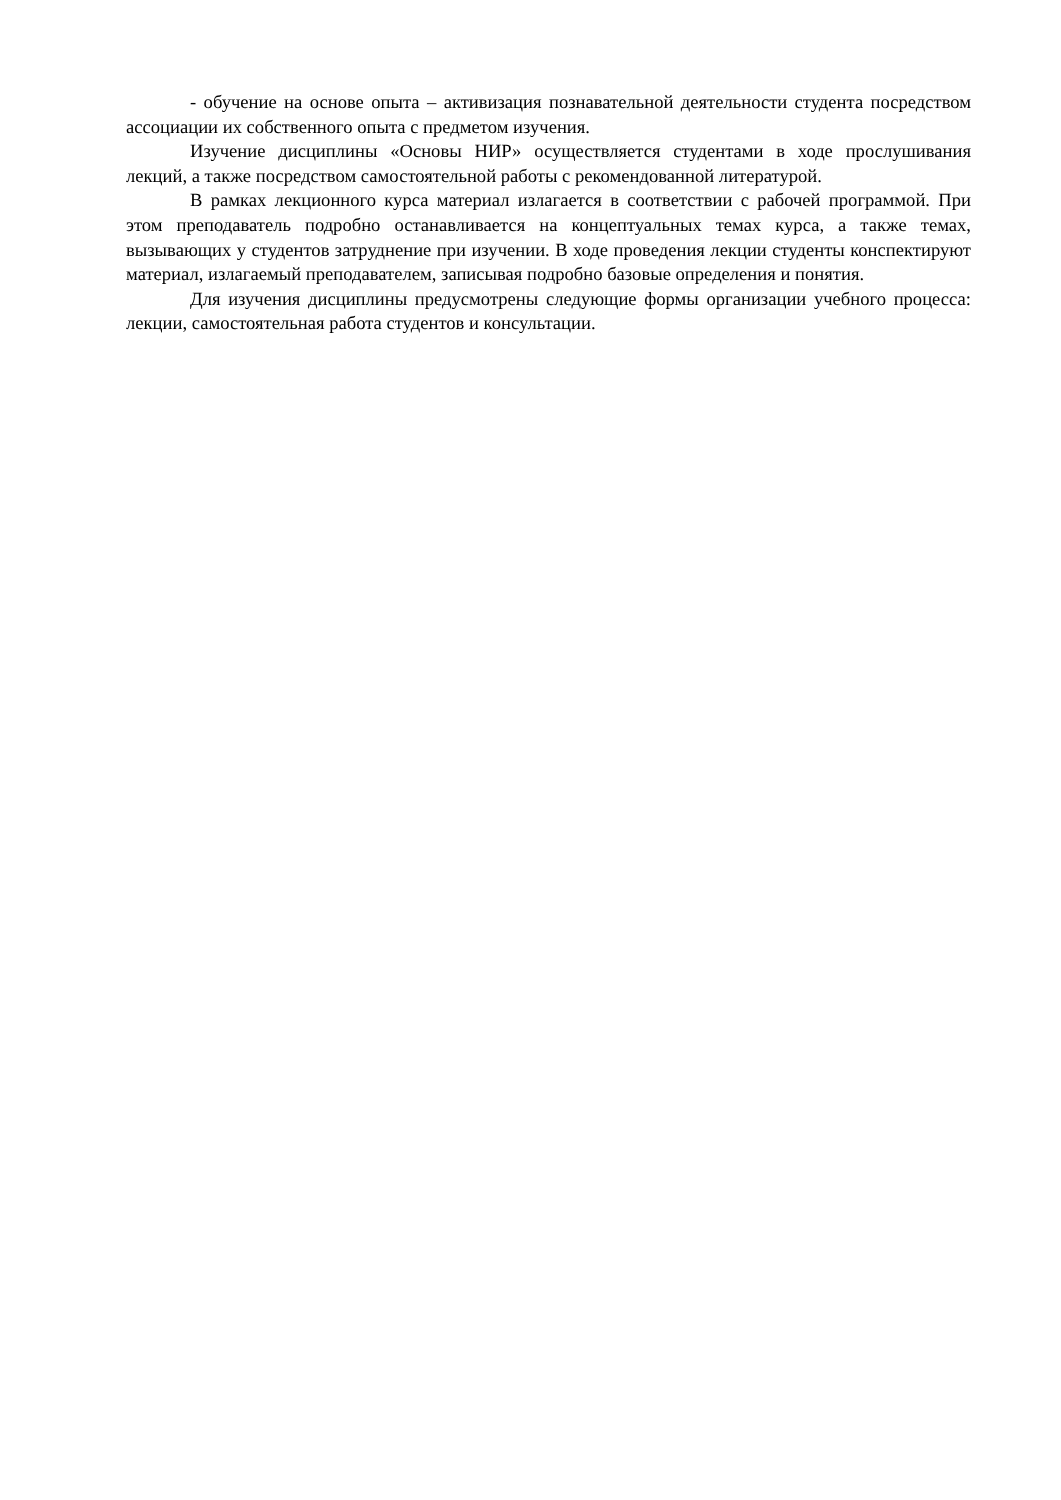- обучение на основе опыта – активизация познавательной деятельности студента посредством ассоциации их собственного опыта с предметом изучения.
Изучение дисциплины «Основы НИР» осуществляется студентами в ходе прослушивания лекций, а также посредством самостоятельной работы с рекомендованной литературой.
В рамках лекционного курса материал излагается в соответствии с рабочей программой. При этом преподаватель подробно останавливается на концептуальных темах курса, а также темах, вызывающих у студентов затруднение при изучении. В ходе проведения лекции студенты конспектируют материал, излагаемый преподавателем, записывая подробно базовые определения и понятия.
Для изучения дисциплины предусмотрены следующие формы организации учебного процесса: лекции, самостоятельная работа студентов и консультации.